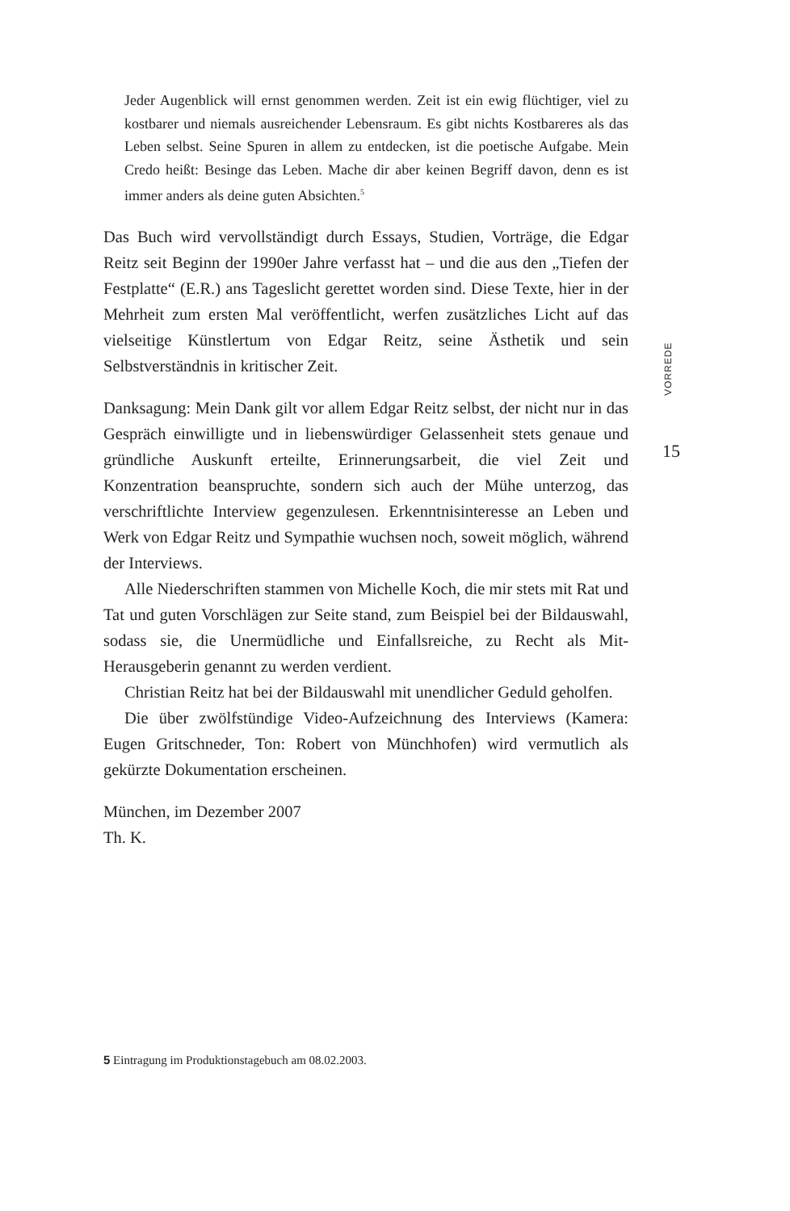Jeder Augenblick will ernst genommen werden. Zeit ist ein ewig flüchtiger, viel zu kostbarer und niemals ausreichender Lebensraum. Es gibt nichts Kostbareres als das Leben selbst. Seine Spuren in allem zu entdecken, ist die poetische Aufgabe. Mein Credo heißt: Besinge das Leben. Mache dir aber keinen Begriff davon, denn es ist immer anders als deine guten Absichten.<sup>5</sup>
Das Buch wird vervollständigt durch Essays, Studien, Vorträge, die Edgar Reitz seit Beginn der 1990er Jahre verfasst hat – und die aus den „Tiefen der Festplatte“ (E.R.) ans Tageslicht gerettet worden sind. Diese Texte, hier in der Mehrheit zum ersten Mal veröffentlicht, werfen zusätzliches Licht auf das vielseitige Künstlertum von Edgar Reitz, seine Ästhetik und sein Selbstverständnis in kritischer Zeit.
Danksagung: Mein Dank gilt vor allem Edgar Reitz selbst, der nicht nur in das Gespräch einwilligte und in liebenswürdiger Gelassenheit stets genaue und gründliche Auskunft erteilte, Erinnerungsarbeit, die viel Zeit und Konzentration beanspruchte, sondern sich auch der Mühe unterzog, das verschriftlichte Interview gegenzulesen. Erkenntnisinteresse an Leben und Werk von Edgar Reitz und Sympathie wuchsen noch, soweit möglich, während der Interviews.
Alle Niederschriften stammen von Michelle Koch, die mir stets mit Rat und Tat und guten Vorschlägen zur Seite stand, zum Beispiel bei der Bildauswahl, sodass sie, die Unermüdliche und Einfallsreiche, zu Recht als Mit-Herausgeberin genannt zu werden verdient.
Christian Reitz hat bei der Bildauswahl mit unendlicher Geduld geholfen.
Die über zwölfstündige Video-Aufzeichnung des Interviews (Kamera: Eugen Gritschneder, Ton: Robert von Münchhofen) wird vermutlich als gekürzte Dokumentation erscheinen.
München, im Dezember 2007
Th. K.
VORREDE
15
5 Eintragung im Produktionstagebuch am 08.02.2003.